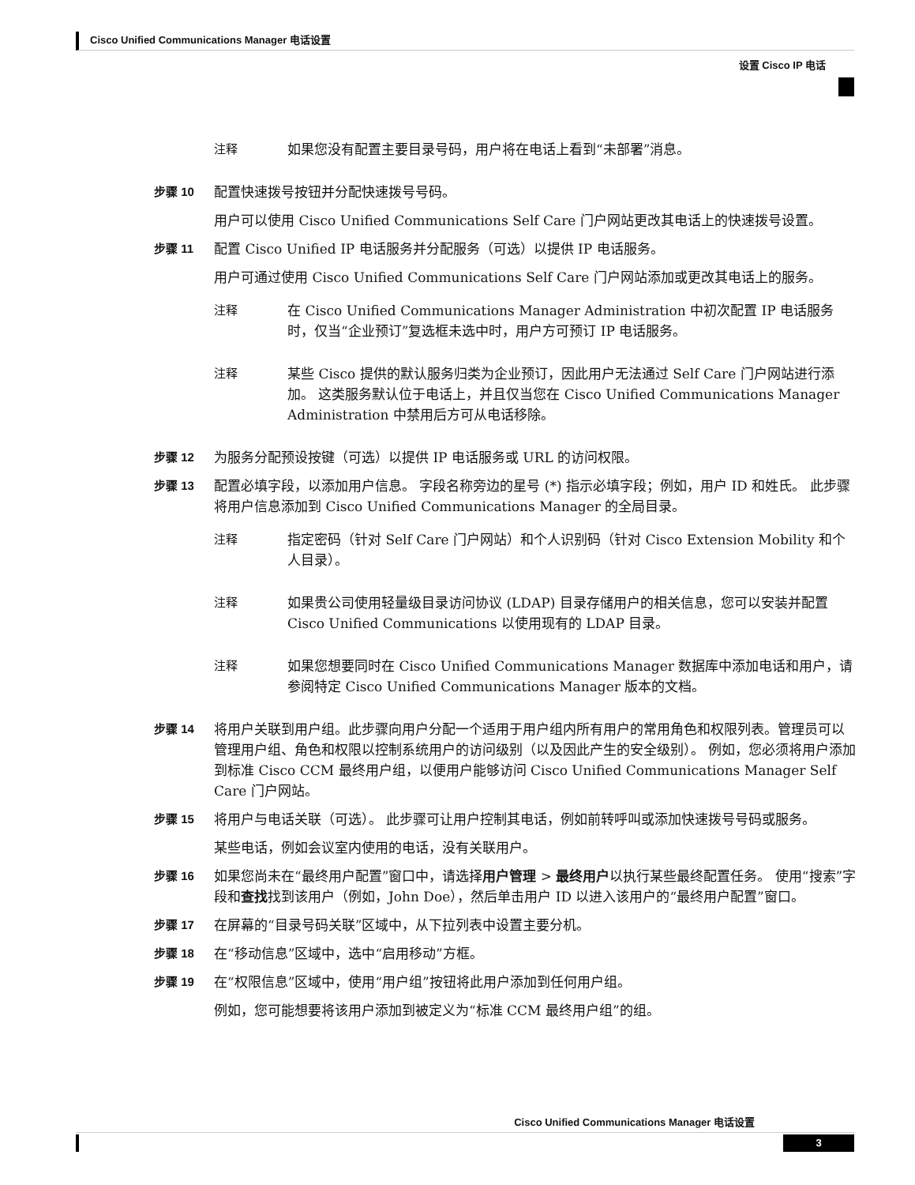Cisco Unified Communications Manager 电话设置
设置 Cisco IP 电话
注释 如果您没有配置主要目录号码，用户将在电话上看到“未部署”消息。
步骤 10 配置快速拨号按钮并分配快速拨号号码。
用户可以使用 Cisco Unified Communications Self Care 门户网站更改其电话上的快速拨号设置。
步骤 11 配置 Cisco Unified IP 电话服务并分配服务（可选）以提供 IP 电话服务。
用户可通过使用 Cisco Unified Communications Self Care 门户网站添加或更改其电话上的服务。
注释 在 Cisco Unified Communications Manager Administration 中初次配置 IP 电话服务时，仅当“企业预订”复选框未选中时，用户方可预订 IP 电话服务。
注释 某些 Cisco 提供的默认服务归类为企业预订，因此用户无法通过 Self Care 门户网站进行添加。 这类服务默认位于电话上，并且仅当您在 Cisco Unified Communications Manager Administration 中禁用后方可从电话移除。
步骤 12 为服务分配预设按键（可选）以提供 IP 电话服务或 URL 的访问权限。
步骤 13 配置必填字段，以添加用户信息。 字段名称旁边的星号 (*) 指示必填字段；例如，用户 ID 和姓氏。 此步骤将用户信息添加到 Cisco Unified Communications Manager 的全局目录。
注释 指定密码（针对 Self Care 门户网站）和个人识别码（针对 Cisco Extension Mobility 和个人目录）。
注释 如果贵公司使用轻量级目录访问协议 (LDAP) 目录存储用户的相关信息，您可以安装并配置 Cisco Unified Communications 以使用现有的 LDAP 目录。
注释 如果您想要同时在 Cisco Unified Communications Manager 数据库中添加电话和用户，请参阅特定 Cisco Unified Communications Manager 版本的文档。
步骤 14 将用户关联到用户组。此步骤向用户分配一个适用于用户组内所有用户的常用角色和权限列表。管理员可以管理用户组、角色和权限以控制系统用户的访问级别（以及因此产生的安全级别）。 例如，您必须将用户添加到标准 Cisco CCM 最终用户组，以便用户能够访问 Cisco Unified Communications Manager Self Care 门户网站。
步骤 15 将用户与电话关联（可选）。 此步骤可让用户控制其电话，例如前转呼叫或添加快速拨号号码或服务。
某些电话，例如会议室内使用的电话，没有关联用户。
步骤 16 如果您尚未在“最终用户配置”窗口中，请选择用户管理 > 最终用户以执行某些最终配置任务。 使用“搜索”字段和查找找到该用户（例如，John Doe），然后单击用户 ID 以进入该用户的“最终用户配置”窗口。
步骤 17 在屏幕的“目录号码关联”区域中，从下拉列表中设置主要分机。
步骤 18 在“移动信息”区域中，选中“启用移动”方框。
步骤 19 在“权限信息”区域中，使用“用户组”按钮将此用户添加到任何用户组。
例如，您可能想要将该用户添加到被定义为“标准 CCM 最终用户组”的组。
Cisco Unified Communications Manager 电话设置
3